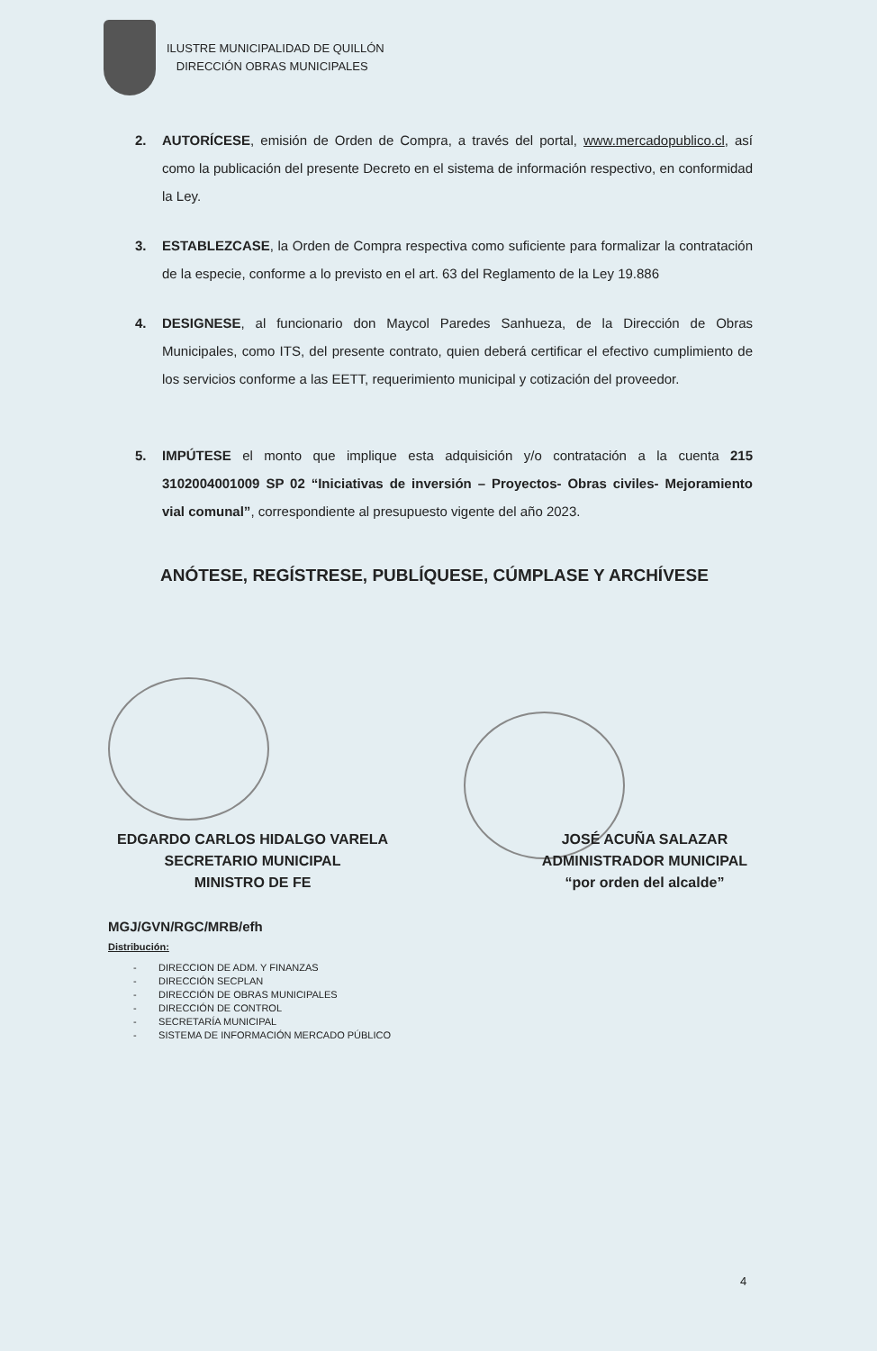ILUSTRE MUNICIPALIDAD DE QUILLÓN
DIRECCIÓN OBRAS MUNICIPALES
2. AUTORÍCESE, emisión de Orden de Compra, a través del portal, www.mercadopublico.cl, así como la publicación del presente Decreto en el sistema de información respectivo, en conformidad la Ley.
3. ESTABLEZCASE, la Orden de Compra respectiva como suficiente para formalizar la contratación de la especie, conforme a lo previsto en el art. 63 del Reglamento de la Ley 19.886
4. DESIGNESE, al funcionario don Maycol Paredes Sanhueza, de la Dirección de Obras Municipales, como ITS, del presente contrato, quien deberá certificar el efectivo cumplimiento de los servicios conforme a las EETT, requerimiento municipal y cotización del proveedor.
5. IMPÚTESE el monto que implique esta adquisición y/o contratación a la cuenta 215 3102004001009 SP 02 “Iniciativas de inversión – Proyectos- Obras civiles- Mejoramiento vial comunal”, correspondiente al presupuesto vigente del año 2023.
ANÓTESE, REGÍSTRESE, PUBLÍQUESE, CÚMPLASE Y ARCHÍVESE
EDGARDO CARLOS HIDALGO VARELA
SECRETARIO MUNICIPAL
MINISTRO DE FE
JOSÉ ACUÑA SALAZAR
ADMINISTRADOR MUNICIPAL
“por orden del alcalde”
MGJ/GVN/RGC/MRB/efh
Distribución:
- DIRECCION DE ADM. Y FINANZAS
- DIRECCIÓN SECPLAN
- DIRECCIÓN DE OBRAS MUNICIPALES
- DIRECCIÓN DE CONTROL
- SECRETARÍA MUNICIPAL
- SISTEMA DE INFORMACIÓN MERCADO PÚBLICO
4